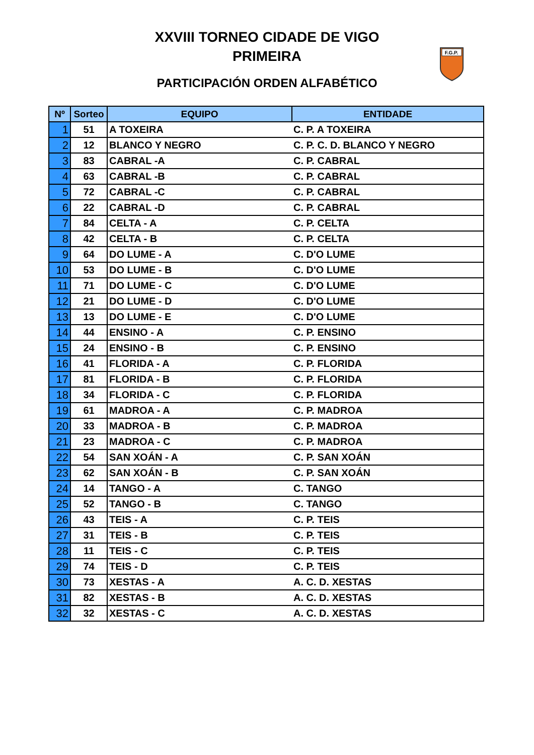XXVIII TORNEO CIDADE DE VIGO
PRIMEIRA
PARTICIPACIÓN ORDEN ALFABÉTICO
F.G.P.
| Nº | Sorteo | EQUIPO | ENTIDADE |
| --- | --- | --- | --- |
| 1 | 51 | A TOXEIRA | C. P. A TOXEIRA |
| 2 | 12 | BLANCO Y NEGRO | C. P. C. D. BLANCO Y NEGRO |
| 3 | 83 | CABRAL -A | C. P. CABRAL |
| 4 | 63 | CABRAL -B | C. P. CABRAL |
| 5 | 72 | CABRAL -C | C. P. CABRAL |
| 6 | 22 | CABRAL -D | C. P. CABRAL |
| 7 | 84 | CELTA - A | C. P. CELTA |
| 8 | 42 | CELTA - B | C. P. CELTA |
| 9 | 64 | DO LUME - A | C. D'O LUME |
| 10 | 53 | DO LUME - B | C. D'O LUME |
| 11 | 71 | DO LUME - C | C. D'O LUME |
| 12 | 21 | DO LUME - D | C. D'O LUME |
| 13 | 13 | DO LUME - E | C. D'O LUME |
| 14 | 44 | ENSINO - A | C. P. ENSINO |
| 15 | 24 | ENSINO - B | C. P. ENSINO |
| 16 | 41 | FLORIDA - A | C. P. FLORIDA |
| 17 | 81 | FLORIDA - B | C. P. FLORIDA |
| 18 | 34 | FLORIDA - C | C. P. FLORIDA |
| 19 | 61 | MADROA - A | C. P. MADROA |
| 20 | 33 | MADROA - B | C. P. MADROA |
| 21 | 23 | MADROA - C | C. P. MADROA |
| 22 | 54 | SAN XOÁN - A | C. P. SAN XOÁN |
| 23 | 62 | SAN XOÁN - B | C. P. SAN XOÁN |
| 24 | 14 | TANGO - A | C. TANGO |
| 25 | 52 | TANGO - B | C. TANGO |
| 26 | 43 | TEIS - A | C. P. TEIS |
| 27 | 31 | TEIS - B | C. P. TEIS |
| 28 | 11 | TEIS - C | C. P. TEIS |
| 29 | 74 | TEIS - D | C. P. TEIS |
| 30 | 73 | XESTAS - A | A. C. D. XESTAS |
| 31 | 82 | XESTAS - B | A. C. D. XESTAS |
| 32 | 32 | XESTAS - C | A. C. D. XESTAS |